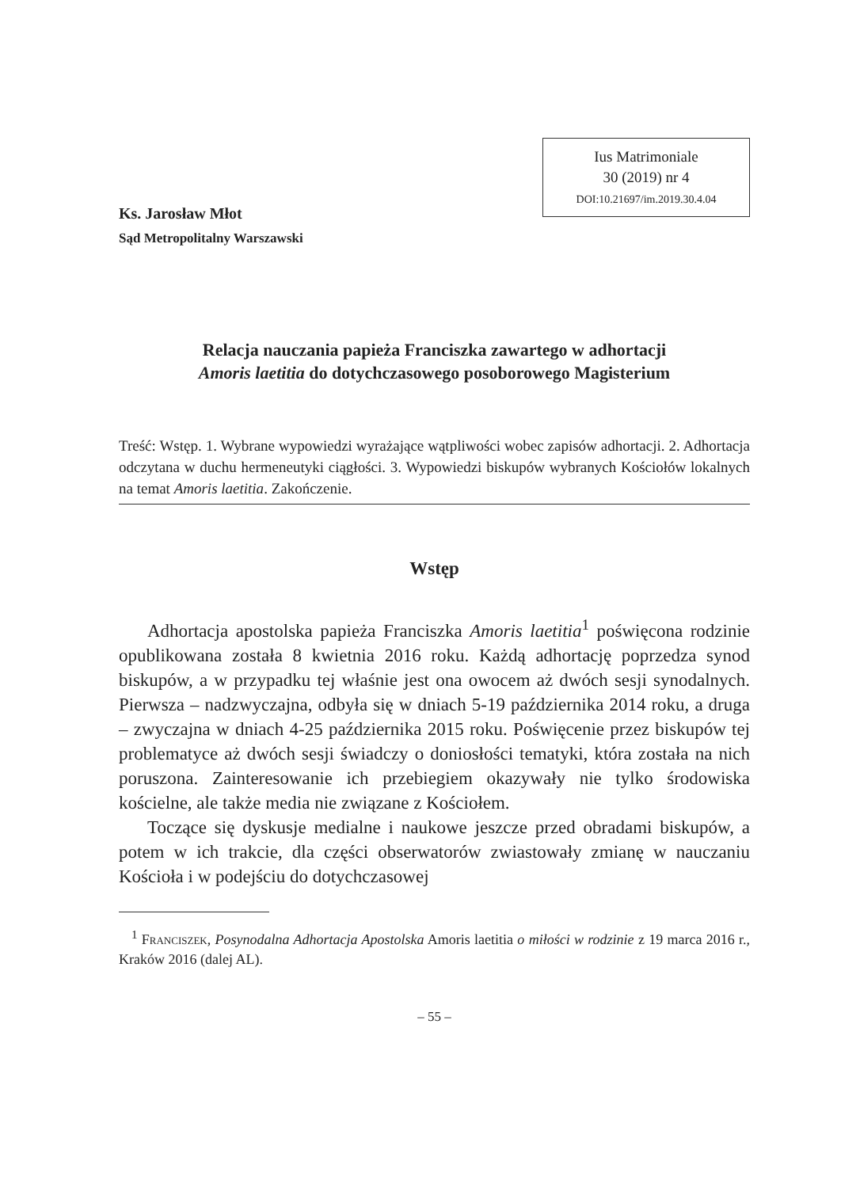Ks. Jarosław Młot
Sąd Metropolitalny Warszawski
Ius Matrimoniale
30 (2019) nr 4
DOI:10.21697/im.2019.30.4.04
Relacja nauczania papieża Franciszka zawartego w adhortacji
Amoris laetitia do dotychczasowego posoborowego Magisterium
Treść: Wstęp. 1. Wybrane wypowiedzi wyrażające wątpliwości wobec zapisów adhortacji. 2. Adhortacja odczytana w duchu hermeneutyki ciągłości. 3. Wypowiedzi biskupów wybranych Kościołów lokalnych na temat Amoris laetitia. Zakończenie.
Wstęp
Adhortacja apostolska papieża Franciszka Amoris laetitia<sup>1</sup> poświęcona rodzinie opublikowana została 8 kwietnia 2016 roku. Każdą adhortację poprzedza synod biskupów, a w przypadku tej właśnie jest ona owocem aż dwóch sesji synodalnych. Pierwsza – nadzwyczajna, odbyła się w dniach 5-19 października 2014 roku, a druga – zwyczajna w dniach 4-25 października 2015 roku. Poświęcenie przez biskupów tej problematyce aż dwóch sesji świadczy o doniosłości tematyki, która została na nich poruszona. Zainteresowanie ich przebiegiem okazywały nie tylko środowiska kościelne, ale także media nie związane z Kościołem.
Toczące się dyskusje medialne i naukowe jeszcze przed obradami biskupów, a potem w ich trakcie, dla części obserwatorów zwiastowały zmianę w nauczaniu Kościoła i w podejściu do dotychczasowej
<sup>1</sup> Franciszek, Posynodalna Adhortacja Apostolska Amoris laetitia o miłości w rodzinie z 19 marca 2016 r., Kraków 2016 (dalej AL).
– 55 –